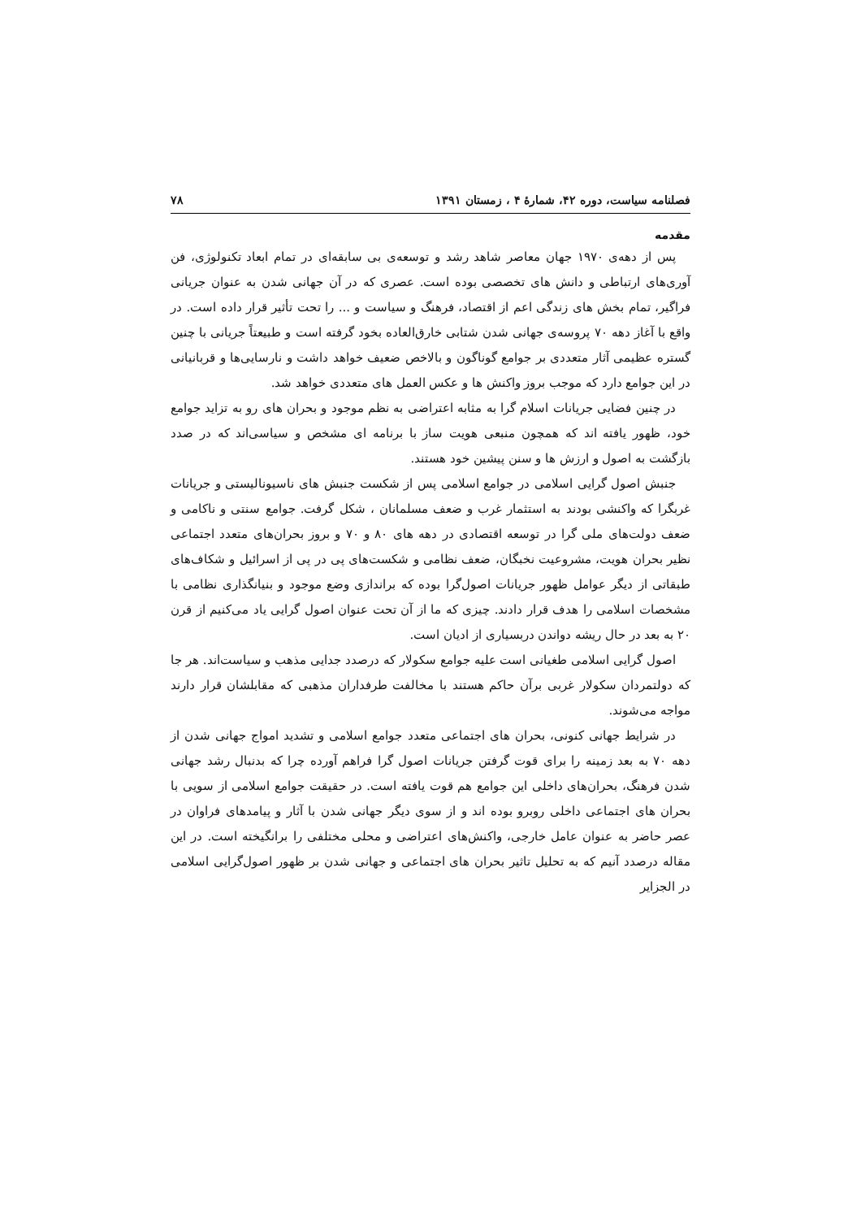فصلنامه سیاست، دوره ۴۲، شمارهٔ ۴ ، زمستان ۱۳۹۱ ۷۸
مقدمه
پس از دهه‌ی ۱۹۷۰ جهان معاصر شاهد رشد و توسعه‌ی بی سابقه‌ای در تمام ابعاد تکنولوژی، فن آوری‌های ارتباطی و دانش های تخصصی بوده است. عصری که در آن جهانی شدن به عنوان جریانی فراگیر، تمام بخش های زندگی اعم از اقتصاد، فرهنگ و سیاست و ... را تحت تأثیر قرار داده است. در واقع با آغاز دهه ۷۰ پروسه‌ی جهانی شدن شتابی خارق‌العاده بخود گرفته است و طبیعتاً جریانی با چنین گستره عظیمی آثار متعددی بر جوامع گوناگون و بالاخص ضعیف خواهد داشت و نارسایی‌ها و قربانیانی در این جوامع دارد که موجب بروز واکنش ها و عکس العمل های متعددی خواهد شد.
در چنین فضایی جریانات اسلام گرا به مثابه اعتراضی به نظم موجود و بحران های رو به تزاید جوامع خود، ظهور یافته اند که همچون منبعی هویت ساز با برنامه ای مشخص و سیاسی‌اند که در صدد بازگشت به اصول و ارزش ها و سنن پیشین خود هستند.
جنبش اصول گرایی اسلامی در جوامع اسلامی پس از شکست جنبش های ناسیونالیستی و جریانات غربگرا که واکنشی بودند به استثمار غرب و ضعف مسلمانان ، شکل گرفت. جوامع سنتی و ناکامی و ضعف دولت‌های ملی گرا در توسعه اقتصادی در دهه های ۸۰ و ۷۰ و بروز بحران‌های متعدد اجتماعی نظیر بحران هویت، مشروعیت نخبگان، ضعف نظامی و شکست‌های پی در پی از اسرائیل و شکاف‌های طبقاتی از دیگر عوامل ظهور جریانات اصول‌گرا بوده که براندازی وضع موجود و بنیانگذاری نظامی با مشخصات اسلامی را هدف قرار دادند. چیزی که ما از آن تحت عنوان اصول گرایی یاد می‌کنیم از قرن ۲۰ به بعد در حال ریشه دواندن دربسیاری از ادیان است.
اصول گرایی اسلامی طغیانی است علیه جوامع سکولار که درصدد جدایی مذهب و سیاست‌اند. هر جا که دولتمردان سکولار غربی برآن حاکم هستند با مخالفت طرفداران مذهبی که مقابلشان قرار دارند مواجه می‌شوند.
در شرایط جهانی کنونی، بحران های اجتماعی متعدد جوامع اسلامی و تشدید امواج جهانی شدن از دهه ۷۰ به بعد زمینه را برای قوت گرفتن جریانات اصول گرا فراهم آورده چرا که بدنبال رشد جهانی شدن فرهنگ، بحران‌های داخلی این جوامع هم قوت یافته است. در حقیقت جوامع اسلامی از سویی با بحران های اجتماعی داخلی روبرو بوده اند و از سوی دیگر جهانی شدن با آثار و پیامدهای فراوان در عصر حاضر به عنوان عامل خارجی، واکنش‌های اعتراضی و محلی مختلفی را برانگیخته است. در این مقاله درصدد آنیم که به تحلیل تاثیر بحران های اجتماعی و جهانی شدن بر ظهور اصول‌گرایی اسلامی در الجزایر